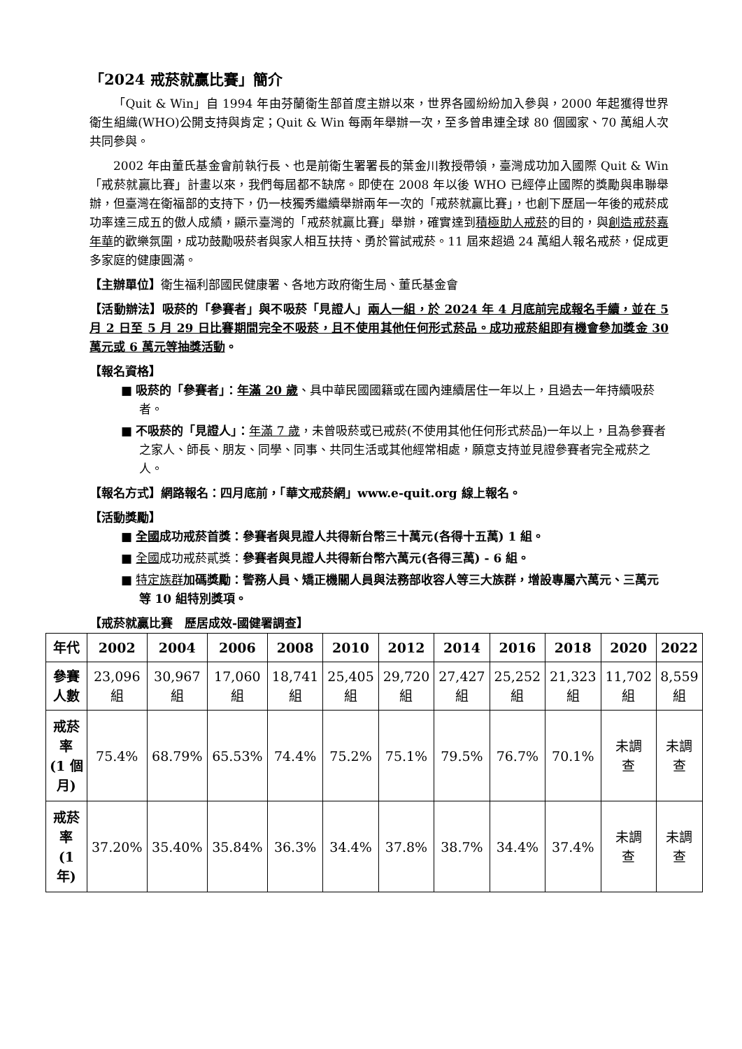「2024 戒菸就贏比賽」簡介
「Quit & Win」自 1994 年由芬蘭衛生部首度主辦以來，世界各國紛紛加入參與，2000 年起獲得世界衛生組織(WHO)公開支持與肯定；Quit & Win 每兩年舉辦一次，至多曾串連全球 80 個國家、70 萬組人次共同參與。
2002 年由董氏基金會前執行長、也是前衛生署署長的葉金川教授帶領，臺灣成功加入國際 Quit & Win「戒菸就贏比賽」計畫以來，我們每屆都不缺席。即使在 2008 年以後 WHO 已經停止國際的獎勵與串聯舉辦，但臺灣在衛福部的支持下，仍一枝獨秀繼續舉辦兩年一次的「戒菸就贏比賽」，也創下歷屆一年後的戒菸成功率達三成五的傲人成績，顯示臺灣的「戒菸就贏比賽」舉辦，確實達到積極助人戒菸的目的，與創造戒菸嘉年華的歡樂氛圍，成功鼓勵吸菸者與家人相互扶持、勇於嘗試戒菸。11 屆來超過 24 萬組人報名戒菸，促成更多家庭的健康圓滿。
【主辦單位】衛生福利部國民健康署、各地方政府衛生局、董氏基金會
【活動辦法】吸菸的「參賽者」與不吸菸「見證人」兩人一組，於 2024 年 4 月底前完成報名手續，並在 5 月 2 日至 5 月 29 日比賽期間完全不吸菸，且不使用其他任何形式菸品。成功戒菸組即有機會參加獎金 30 萬元或 6 萬元等抽獎活動。
【報名資格】
■ 吸菸的「參賽者」：年滿 20 歲、具中華民國國籍或在國內連續居住一年以上，且過去一年持續吸菸者。
■ 不吸菸的「見證人」：年滿 7 歲，未曾吸菸或已戒菸(不使用其他任何形式菸品)一年以上，且為參賽者之家人、師長、朋友、同學、同事、共同生活或其他經常相處，願意支持並見證參賽者完全戒菸之人。
【報名方式】網路報名：四月底前，「華文戒菸網」www.e-quit.org 線上報名。
【活動獎勵】
■ 全國成功戒菸首獎：參賽者與見證人共得新台幣三十萬元(各得十五萬) 1 組。
■ 全國成功戒菸貳獎：參賽者與見證人共得新台幣六萬元(各得三萬) - 6 組。
■ 特定族群 加碼獎勵：警務人員、矯正機關人員與法務部收容人等三大族群，增設專屬六萬元、三萬元等 10 組特別獎項。
【戒菸就贏比賽　歷居成效-國健署調查】
| 年代 | 2002 | 2004 | 2006 | 2008 | 2010 | 2012 | 2014 | 2016 | 2018 | 2020 | 2022 |
| --- | --- | --- | --- | --- | --- | --- | --- | --- | --- | --- | --- |
| 參賽 人數 | 23,096 組 | 30,967 組 | 17,060 組 | 18,741 組 | 25,405 組 | 29,720 組 | 27,427 組 | 25,252 組 | 21,323 組 | 11,702 組 | 8,559 組 |
| 戒菸 率 (1 個 月) | 75.4% | 68.79% | 65.53% | 74.4% | 75.2% | 75.1% | 79.5% | 76.7% | 70.1% | 未調 查 | 未調 查 |
| 戒菸 率 (1 年) | 37.20% | 35.40% | 35.84% | 36.3% | 34.4% | 37.8% | 38.7% | 34.4% | 37.4% | 未調 查 | 未調 查 |